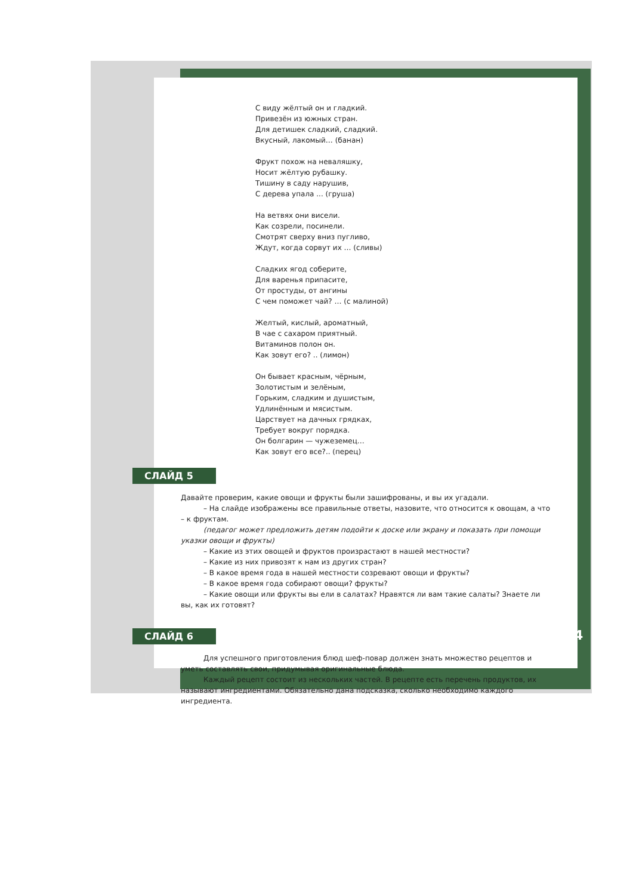С виду жёлтый он и гладкий.
Привезён из южных стран.
Для детишек сладкий, сладкий.
Вкусный, лакомый… (банан)
Фрукт похож на неваляшку,
Носит жёлтую рубашку.
Тишину в саду нарушив,
С дерева упала ... (груша)
На ветвях они висели.
Как созрели, посинели.
Смотрят сверху вниз пугливо,
Ждут, когда сорвут их … (сливы)
Сладких ягод соберите,
Для варенья припасите,
От простуды, от ангины
С чем поможет чай? … (с малиной)
Желтый, кислый, ароматный,
В чае с сахаром приятный.
Витаминов полон он.
Как зовут его? .. (лимон)
Он бывает красным, чёрным,
Золотистым и зелёным,
Горьким, сладким и душистым,
Удлинённым и мясистым.
Царствует на дачных грядках,
Требует вокруг порядка.
Он болгарин — чужеземец…
Как зовут его все?.. (перец)
СЛАЙД 5
Давайте проверим, какие овощи и фрукты были зашифрованы, и вы их угадали.
– На слайде изображены все правильные ответы, назовите, что относится к овощам, а что – к фруктам.
(педагог может предложить детям подойти к доске или экрану и показать при помощи указки овощи и фрукты)
– Какие из этих овощей и фруктов произрастают в нашей местности?
– Какие из них привозят к нам из других стран?
– В какое время года в нашей местности созревают овощи и фрукты?
– В какое время года собирают овощи? фрукты?
– Какие овощи или фрукты вы ели в салатах? Нравятся ли вам такие салаты? Знаете ли вы, как их готовят?
СЛАЙД 6
Для успешного приготовления блюд шеф-повар должен знать множество рецептов и уметь составлять свои, придумывая оригинальные блюда.
Каждый рецепт состоит из нескольких частей. В рецепте есть перечень продуктов, их называют ингредиентами. Обязательно дана подсказка, сколько необходимо каждого ингредиента.
4